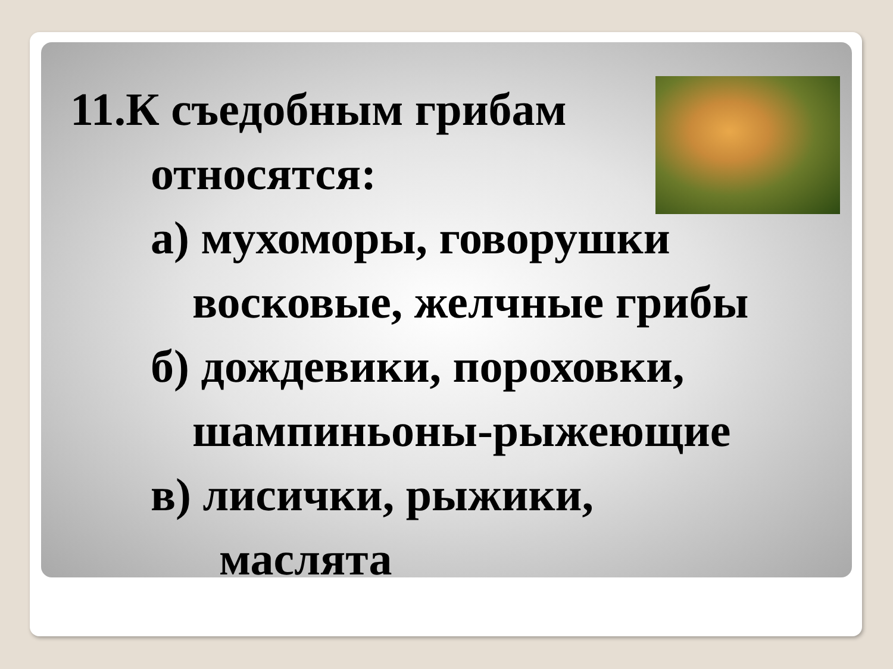11.К съедобным грибам
относятся:
а) мухоморы, говорушки
восковые, желчные грибы
б) дождевики, пороховки,
шампиньоны-рыжеющие
в) лисички, рыжики,
маслята